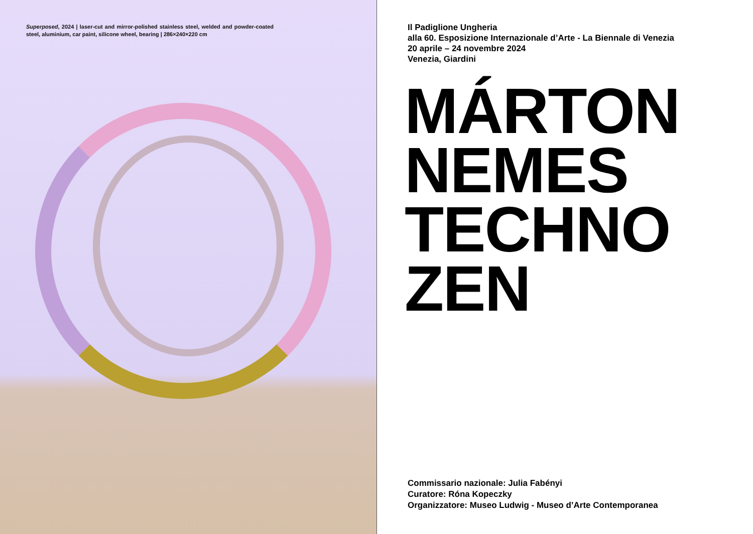Superposed, 2024 | laser-cut and mirror-polished stainless steel, welded and powder-coated steel, aluminium, car paint, silicone wheel, bearing | 286×240×220 cm
Il Padiglione Ungheria
alla 60. Esposizione Internazionale d’Arte - La Biennale di Venezia
20 aprile – 24 novembre 2024
Venezia, Giardini
MÁRTON
NEMES
TECHNO
ZEN
Commissario nazionale: Julia Fabényi
Curatore: Róna Kopeczky
Organizzatore: Museo Ludwig - Museo d’Arte Contemporanea